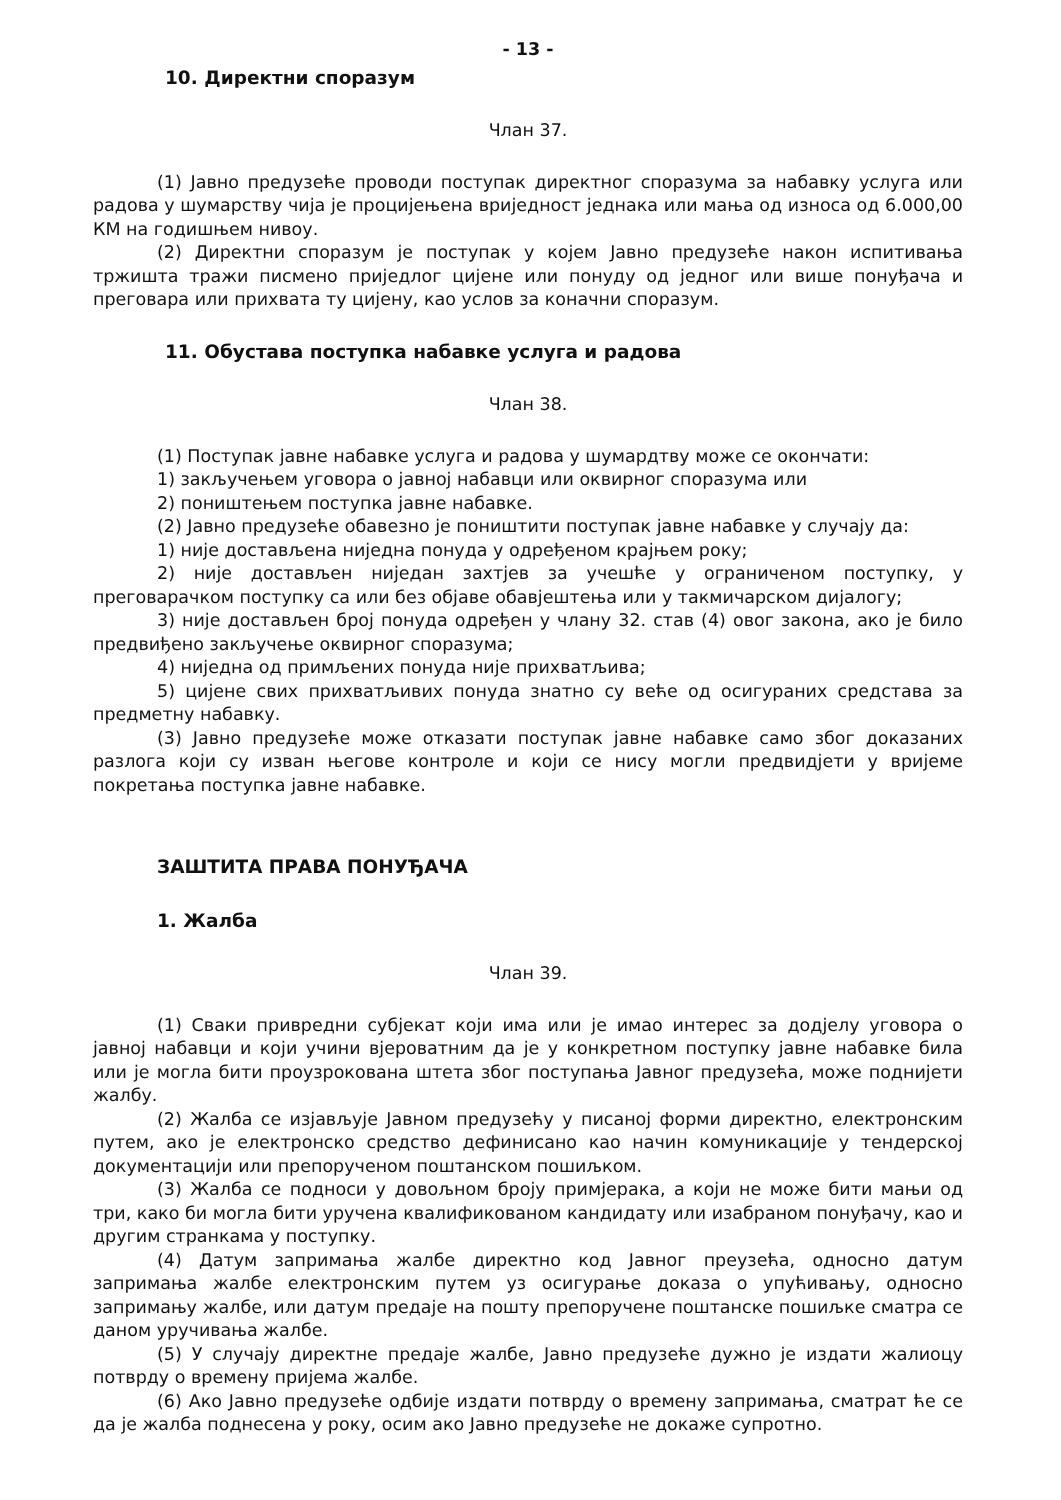- 13 -
10. Директни споразум
Члан 37.
(1) Јавно предузеће проводи поступак директног споразума за набавку услуга или радова у шумарству чија је процијењена вриједност једнака или мања од износа од 6.000,00 КМ на годишњем нивоу.
(2) Директни споразум је поступак у којем Јавно предузеће након испитивања тржишта тражи писмено приједлог цијене или понуду од једног или више понуђача и преговара или прихвата ту цијену, као услов за коначни споразум.
11. Обустава поступка набавке услуга и радова
Члан 38.
(1) Поступак јавне набавке услуга и радова у шумардтву може се окончати:
1) закључењем уговора о јавној набавци или оквирног споразума или
2) поништењем поступка јавне набавке.
(2) Јавно предузеће обавезно је поништити поступак јавне набавке у случају да:
1) није достављена ниједна понуда у одређеном крајњем року;
2) није достављен ниједан захтјев за учешће у ограниченом поступку, у преговарачком поступку са или без објаве обавјештења или у такмичарском дијалогу;
3) није достављен број понуда одређен у члану 32. став (4) овог закона, ако је било предвиђено закључење оквирног споразума;
4) ниједна од примљених понуда није прихватљива;
5) цијене свих прихватљивих понуда знатно су веће од осигураних средстава за предметну набавку.
(3) Јавно предузеће може отказати поступак јавне набавке само због доказаних разлога који су изван његове контроле и који се нису могли предвидјети у вријеме покретања поступка јавне набавке.
ЗАШТИТА ПРАВА ПОНУЂАЧА
1. Жалба
Члан 39.
(1) Сваки привредни субјекат који има или је имао интерес за додјелу уговора о јавној набавци и који учини вјероватним да је у конкретном поступку јавне набавке била или је могла бити проузрокована штета због поступања Јавног предузећа, може поднијети жалбу.
(2) Жалба се изјављује Јавном предузећу у писаној форми директно, електронским путем, ако је електронско средство дефинисано као начин комуникације у тендерској документацији или препорученом поштанском пошиљком.
(3) Жалба се подноси у довољном броју примјерака, а који не може бити мањи од три, како би могла бити уручена квалификованом кандидату или изабраном понуђачу, као и другим странкама у поступку.
(4) Датум запримања жалбе директно код Јавног преузећа, односно датум запримања жалбе електронским путем уз осигурање доказа о упућивању, односно запримању жалбе, или датум предаје на пошту препоручене поштанске пошиљке сматра се даном уручивања жалбе.
(5) У случају директне предаје жалбе, Јавно предузеће дужно је издати жалиоцу потврду о времену пријема жалбе.
(6) Ако Јавно предузеће одбије издати потврду о времену запримања, сматрат ће се да је жалба поднесена у року, осим ако Јавно предузеће не докаже супротно.